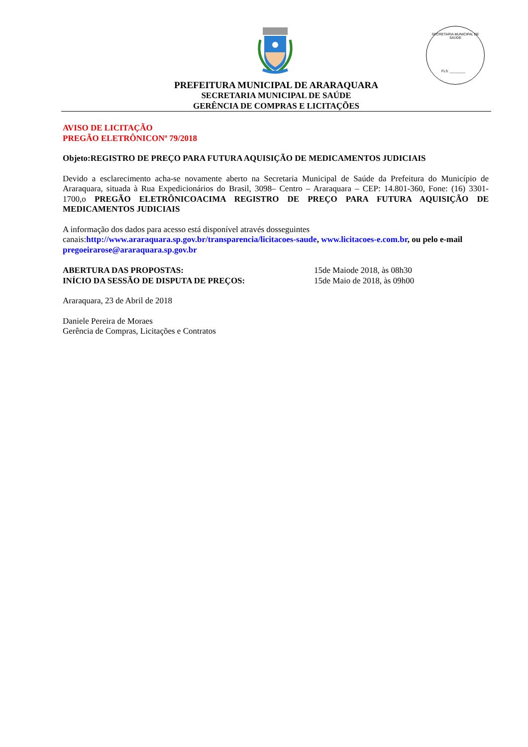SECRETARIA MUNICIPAL DE SAÚDE
FLS. ________
PREFEITURA MUNICIPAL DE ARARAQUARA
SECRETARIA MUNICIPAL DE SAÚDE
GERÊNCIA DE COMPRAS E LICITAÇÕES
AVISO DE LICITAÇÃO
PREGÃO ELETRÔNICONº 79/2018
Objeto:REGISTRO DE PREÇO PARA FUTURA AQUISIÇÃO DE MEDICAMENTOS JUDICIAIS
Devido a esclarecimento acha-se novamente aberto na Secretaria Municipal de Saúde da Prefeitura do Município de Araraquara, situada à Rua Expedicionários do Brasil, 3098– Centro – Araraquara – CEP: 14.801-360, Fone: (16) 3301-1700,o PREGÃO ELETRÔNICOACIMA REGISTRO DE PREÇO PARA FUTURA AQUISIÇÃO DE MEDICAMENTOS JUDICIAIS
A informação dos dados para acesso está disponível através dosseguintes canais:http://www.araraquara.sp.gov.br/transparencia/licitacoes-saude, www.licitacoes-e.com.br, ou pelo e-mail pregoeirarose@araraquara.sp.gov.br
ABERTURA DAS PROPOSTAS: 15de Maiode 2018, às 08h30
INÍCIO DA SESSÃO DE DISPUTA DE PREÇOS: 15de Maio de 2018, às 09h00
Araraquara, 23 de Abril de 2018
Daniele Pereira de Moraes
Gerência de Compras, Licitações e Contratos